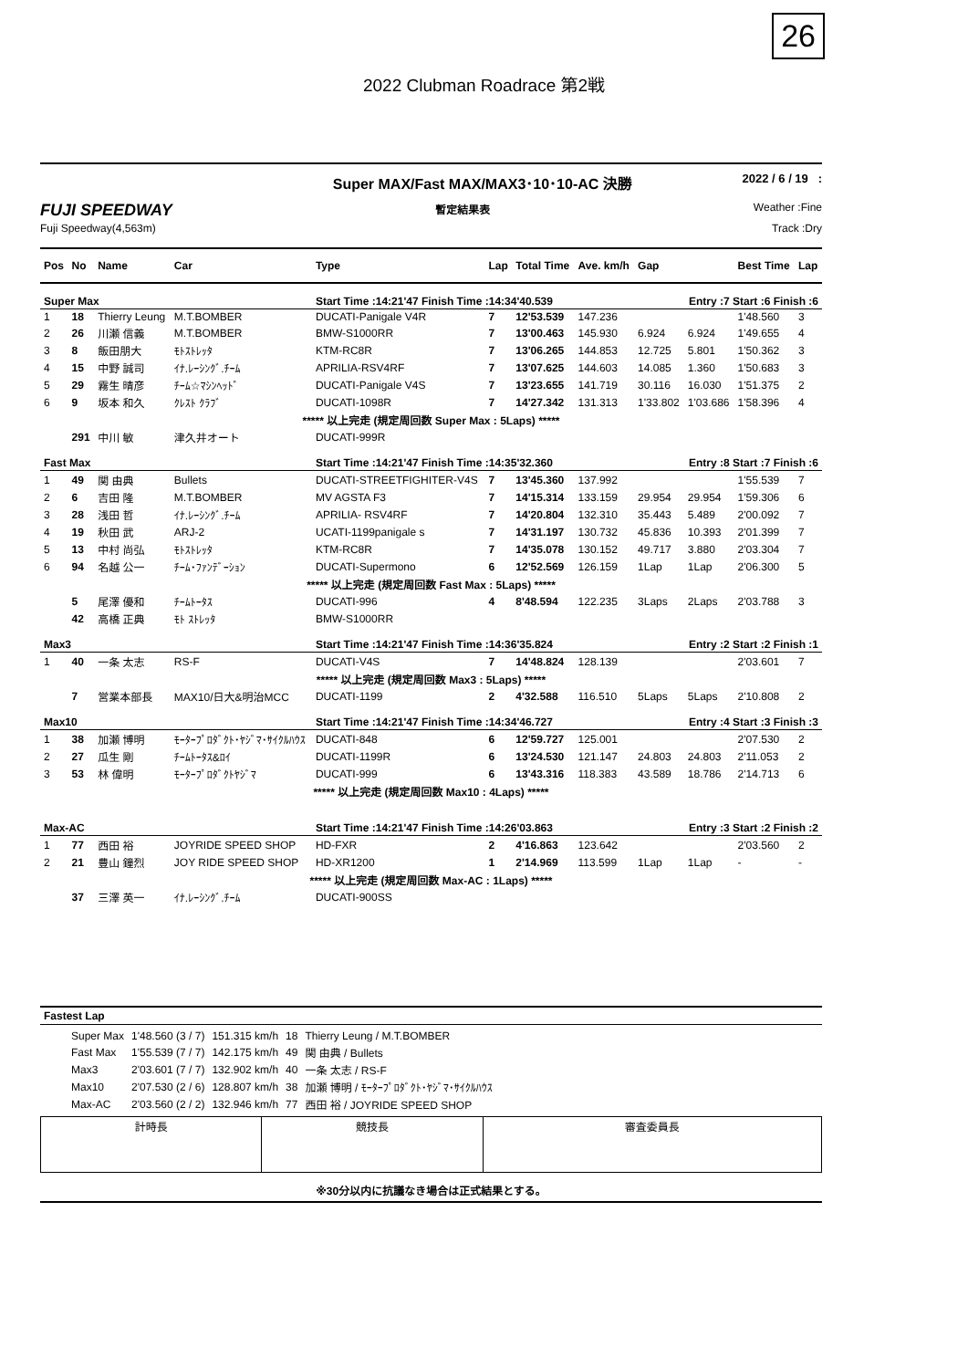26
2022 Clubman Roadrace 第2戦
Super MAX/Fast MAX/MAX3･10･10-AC 決勝 2022 / 6 / 19 :
FUJI SPEEDWAY 暫定結果表 Weather :Fine
Fuji Speedway(4,563m) Track :Dry
| Pos | No | Name | Car | Type | Lap | Total Time | Ave. km/h | Gap | | Best Time | Lap |
| --- | --- | --- | --- | --- | --- | --- | --- | --- | --- | --- | --- |
| Super Max | | | | Start Time :14:21'47 Finish Time :14:34'40.539 | | | | Entry :7 Start :6 Finish :6 | | | |
| 1 | 18 | Thierry Leung | M.T.BOMBER | DUCATI-Panigale V4R | 7 | 12'53.539 | 147.236 | | | 1'48.560 | 3 |
| 2 | 26 | 川瀬 信義 | M.T.BOMBER | BMW-S1000RR | 7 | 13'00.463 | 145.930 | 6.924 | 6.924 | 1'49.655 | 4 |
| 3 | 8 | 飯田朋大 | ﾓﾄｽﾄﾚｯﾀ | KTM-RC8R | 7 | 13'06.265 | 144.853 | 12.725 | 5.801 | 1'50.362 | 3 |
| 4 | 15 | 中野 誠司 | ｲﾅ.ﾚｰｼﾝｸﾞ.ﾁｰﾑ | APRILIA-RSV4RF | 7 | 13'07.625 | 144.603 | 14.085 | 1.360 | 1'50.683 | 3 |
| 5 | 29 | 霧生 晴彦 | ﾁｰﾑ☆ﾏｼﾝﾍｯﾄﾞ | DUCATI-Panigale V4S | 7 | 13'23.655 | 141.719 | 30.116 | 16.030 | 1'51.375 | 2 |
| 6 | 9 | 坂本 和久 | ｸﾚｽﾄ ｸﾗﾌﾞ | DUCATI-1098R | 7 | 14'27.342 | 131.313 | 1'33.802 | 1'03.686 | 1'58.396 | 4 |
| ***** 以上完走 (規定周回数 Super Max : 5Laps) ***** | | | | | | | | | | | |
| | 291 | 中川 敏 | 津久井オート | DUCATI-999R | | | | | | | |
| Fast Max | | | | Start Time :14:21'47 Finish Time :14:35'32.360 | | | | Entry :8 Start :7 Finish :6 | | | |
| 1 | 49 | 関 由典 | Bullets | DUCATI-STREETFIGHITER-V4S | 7 | 13'45.360 | 137.992 | | | 1'55.539 | 7 |
| 2 | 6 | 吉田 隆 | M.T.BOMBER | MV AGSTA F3 | 7 | 14'15.314 | 133.159 | 29.954 | 29.954 | 1'59.306 | 6 |
| 3 | 28 | 浅田 哲 | ｲﾅ.ﾚｰｼﾝｸﾞ.ﾁｰﾑ | APRILIA- RSV4RF | 7 | 14'20.804 | 132.310 | 35.443 | 5.489 | 2'00.092 | 7 |
| 4 | 19 | 秋田 武 | ARJ-2 | UCATI-1199panigale s | 7 | 14'31.197 | 130.732 | 45.836 | 10.393 | 2'01.399 | 7 |
| 5 | 13 | 中村 尚弘 | ﾓﾄｽﾄﾚｯﾀ | KTM-RC8R | 7 | 14'35.078 | 130.152 | 49.717 | 3.880 | 2'03.304 | 7 |
| 6 | 94 | 名越 公一 | ﾁｰﾑ･ﾌｧﾝﾃﾞｰｼｮﾝ | DUCATI-Supermono | 6 | 12'52.569 | 126.159 | 1Lap | 1Lap | 2'06.300 | 5 |
| ***** 以上完走 (規定周回数 Fast Max : 5Laps) ***** | | | | | | | | | | | |
| | 5 | 尾澤 優和 | ﾁｰﾑﾄｰﾀｽ | DUCATI-996 | 4 | 8'48.594 | 122.235 | 3Laps | 2Laps | 2'03.788 | 3 |
| | 42 | 高橋 正典 | ﾓﾄ ｽﾄﾚｯﾀ | BMW-S1000RR | | | | | | | |
| Max3 | | | | Start Time :14:21'47 Finish Time :14:36'35.824 | | | | Entry :2 Start :2 Finish :1 | | | |
| 1 | 40 | 一条 太志 | RS-F | DUCATI-V4S | 7 | 14'48.824 | 128.139 | | | 2'03.601 | 7 |
| ***** 以上完走 (規定周回数 Max3 : 5Laps) ***** | | | | | | | | | | | |
| | 7 | 営業本部長 | MAX10/日大&明治MCC | DUCATI-1199 | 2 | 4'32.588 | 116.510 | 5Laps | 5Laps | 2'10.808 | 2 |
| Max10 | | | | Start Time :14:21'47 Finish Time :14:34'46.727 | | | | Entry :4 Start :3 Finish :3 | | | |
| 1 | 38 | 加瀬 博明 | ﾓｰﾀｰﾌﾟﾛﾀﾞｸﾄ･ﾔｼﾞﾏ･ｻｲｸﾙﾊｳｽ | DUCATI-848 | 6 | 12'59.727 | 125.001 | | | 2'07.530 | 2 |
| 2 | 27 | 瓜生 剛 | ﾁｰﾑﾄｰﾀｽ&ﾛｲ | DUCATI-1199R | 6 | 13'24.530 | 121.147 | 24.803 | 24.803 | 2'11.053 | 2 |
| 3 | 53 | 林 偉明 | ﾓｰﾀｰﾌﾟﾛﾀﾞｸﾄﾔｼﾞﾏ | DUCATI-999 | 6 | 13'43.316 | 118.383 | 43.589 | 18.786 | 2'14.713 | 6 |
| ***** 以上完走 (規定周回数 Max10 : 4Laps) ***** | | | | | | | | | | | |
| Max-AC | | | | Start Time :14:21'47 Finish Time :14:26'03.863 | | | | Entry :3 Start :2 Finish :2 | | | |
| 1 | 77 | 西田 裕 | JOYRIDE SPEED SHOP | HD-FXR | 2 | 4'16.863 | 123.642 | | | 2'03.560 | 2 |
| 2 | 21 | 豊山 鐘烈 | JOY RIDE SPEED SHOP | HD-XR1200 | 1 | 2'14.969 | 113.599 | 1Lap | 1Lap | - | - |
| ***** 以上完走 (規定周回数 Max-AC : 1Laps) ***** | | | | | | | | | | | |
| | 37 | 三澤 英一 | ｲﾅ.ﾚｰｼﾝｸﾞ.ﾁｰﾑ | DUCATI-900SS | | | | | | | |
Fastest Lap
| Super Max | 1'48.560 (3 / 7) | 151.315 km/h | 18 | Thierry Leung / M.T.BOMBER |
| Fast Max | 1'55.539 (7 / 7) | 142.175 km/h | 49 | 関 由典 / Bullets |
| Max3 | 2'03.601 (7 / 7) | 132.902 km/h | 40 | 一条 太志 / RS-F |
| Max10 | 2'07.530 (2 / 6) | 128.807 km/h | 38 | 加瀬 博明 / ﾓｰﾀｰﾌﾟﾛﾀﾞｸﾄ･ﾔｼﾞﾏ･ｻｲｸﾙﾊｳｽ |
| Max-AC | 2'03.560 (2 / 2) | 132.946 km/h | 77 | 西田 裕 / JOYRIDE SPEED SHOP |
| 計時長 | 競技長 | 審査委員長 |
※30分以内に抗議なき場合は正式結果とする。